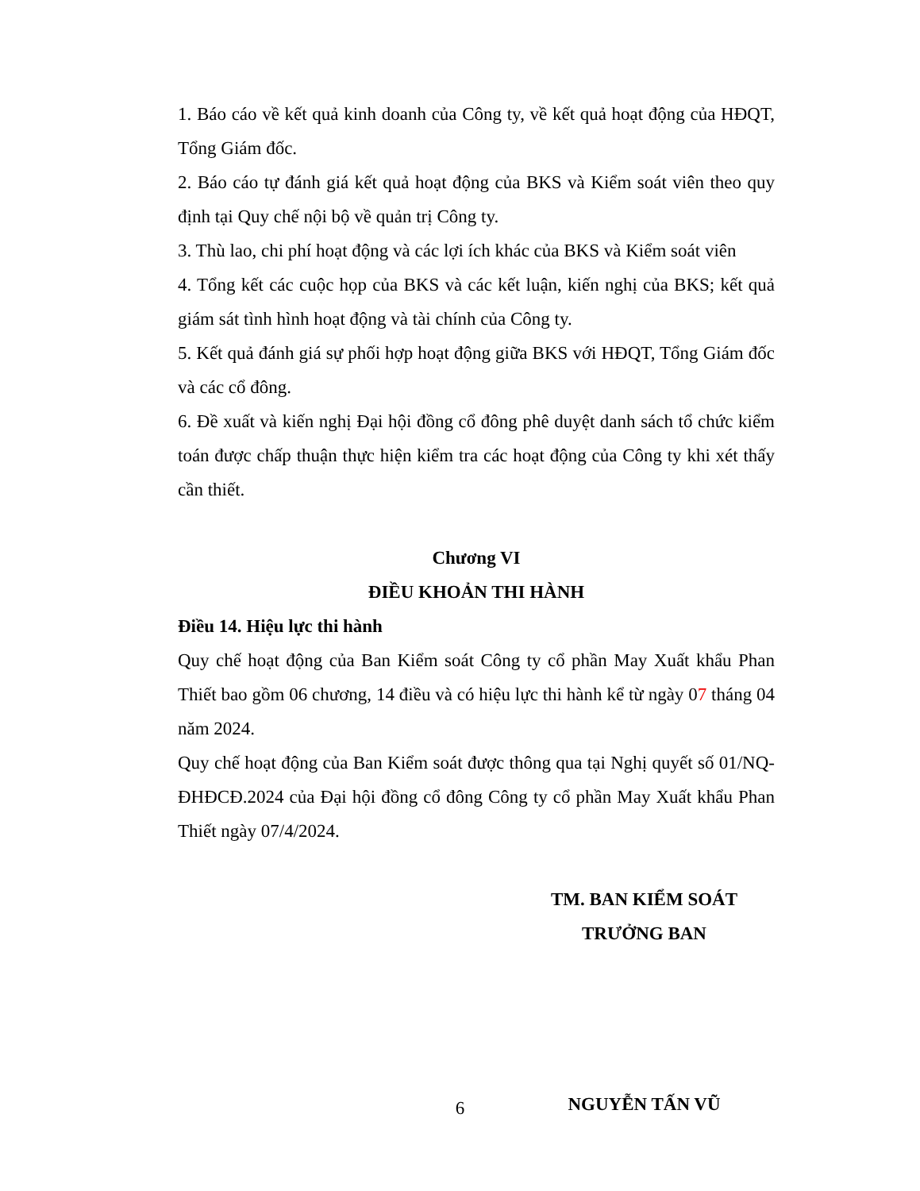1. Báo cáo về kết quả kinh doanh của Công ty, về kết quả hoạt động của HĐQT, Tổng Giám đốc.
2. Báo cáo tự đánh giá kết quả hoạt động của BKS và Kiểm soát viên theo quy định tại Quy chế nội bộ về quản trị Công ty.
3. Thù lao, chi phí hoạt động và các lợi ích khác của BKS và Kiểm soát viên
4. Tổng kết các cuộc họp của BKS và các kết luận, kiến nghị của BKS; kết quả giám sát tình hình hoạt động và tài chính của Công ty.
5. Kết quả đánh giá sự phối hợp hoạt động giữa BKS với HĐQT, Tổng Giám đốc và các cổ đông.
6. Đề xuất và kiến nghị Đại hội đồng cổ đông phê duyệt danh sách tổ chức kiểm toán được chấp thuận thực hiện kiểm tra các hoạt động của Công ty khi xét thấy cần thiết.
Chương VI
ĐIỀU KHOẢN THI HÀNH
Điều 14. Hiệu lực thi hành
Quy chế hoạt động của Ban Kiểm soát Công ty cổ phần May Xuất khẩu Phan Thiết bao gồm 06 chương, 14 điều và có hiệu lực thi hành kể từ ngày 07 tháng 04 năm 2024.
Quy chế hoạt động của Ban Kiểm soát được thông qua tại Nghị quyết số 01/NQ-ĐHĐCĐ.2024 của Đại hội đồng cổ đông Công ty cổ phần May Xuất khẩu Phan Thiết ngày 07/4/2024.
TM. BAN KIỂM SOÁT
TRƯỞNG BAN
NGUYỄN TẤN VŨ
6